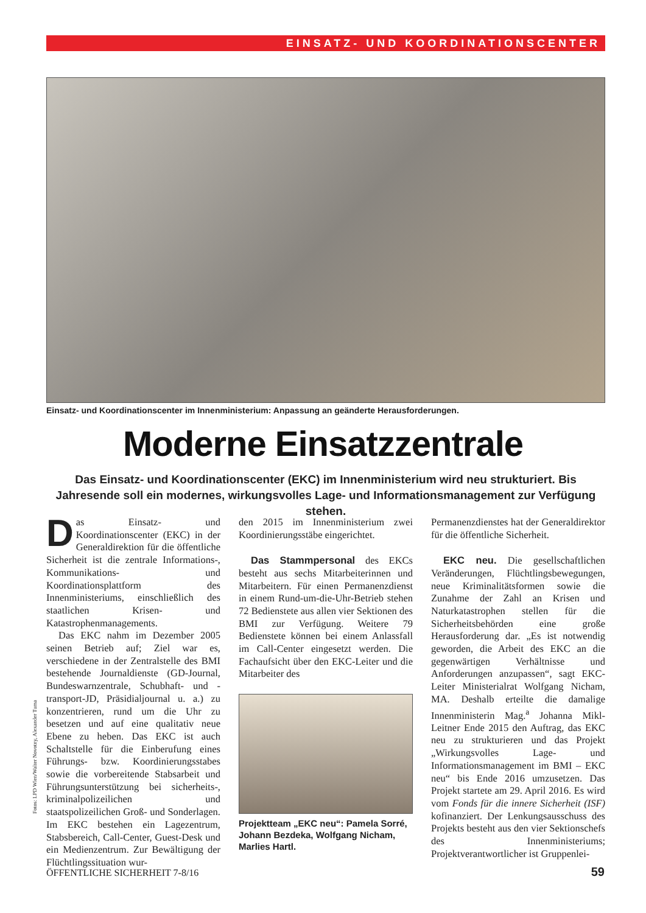EINSATZ- UND KOORDINATIONSCENTER
Einsatz- und Koordinationscenter im Innenministerium: Anpassung an geänderte Herausforderungen.
Moderne Einsatzzentrale
Das Einsatz- und Koordinationscenter (EKC) im Innenministerium wird neu strukturiert. Bis Jahresende soll ein modernes, wirkungsvolles Lage- und Informationsmanagement zur Verfügung stehen.
Fotos: LPD Wien/Walter Novotny, Alexander Tuma
Das Einsatz- und Koordinationscenter (EKC) in der Generaldirektion für die öffentliche Sicherheit ist die zentrale Informations-, Kommunikations- und Koordinationsplattform des Innenministeriums, einschließlich des staatlichen Krisen- und Katastrophenmanagements.
Das EKC nahm im Dezember 2005 seinen Betrieb auf; Ziel war es, verschiedene in der Zentralstelle des BMI bestehende Journaldienste (GD-Journal, Bundeswarnzentrale, Schubhaft- und -transport-JD, Präsidialjournal u. a.) zu konzentrieren, rund um die Uhr zu besetzen und auf eine qualitativ neue Ebene zu heben. Das EKC ist auch Schaltstelle für die Einberufung eines Führungs- bzw. Koordinierungsstabes sowie die vorbereitende Stabsarbeit und Führungsunterstützung bei sicherheits-, kriminalpolizeilichen und staatspolizeilichen Groß- und Sonderlagen. Im EKC bestehen ein Lagezentrum, Stabsbereich, Call-Center, Guest-Desk und ein Medienzentrum. Zur Bewältigung der Flüchtlingssituation wur-
den 2015 im Innenministerium zwei Koordinierungsstäbe eingerichtet.
Das Stammpersonal des EKCs besteht aus sechs Mitarbeiterinnen und Mitarbeitern. Für einen Permanenzdienst in einem Rund-um-die-Uhr-Betrieb stehen 72 Bedienstete aus allen vier Sektionen des BMI zur Verfügung. Weitere 79 Bedienstete können bei einem Anlassfall im Call-Center eingesetzt werden. Die Fachaufsicht über den EKC-Leiter und die Mitarbeiter des
Projektteam „EKC neu“: Pamela Sorré, Johann Bezdeka, Wolfgang Nicham, Marlies Hartl.
Permanenzdienstes hat der Generaldirektor für die öffentliche Sicherheit.
EKC neu. Die gesellschaftlichen Veränderungen, Flüchtlingsbewegungen, neue Kriminalitätsformen sowie die Zunahme der Zahl an Krisen und Naturkatastrophen stellen für die Sicherheitsbehörden eine große Herausforderung dar. „Es ist notwendig geworden, die Arbeit des EKC an die gegenwärtigen Verhältnisse und Anforderungen anzupassen“, sagt EKC-Leiter Ministerialrat Wolfgang Nicham, MA. Deshalb erteilte die damalige Innenministerin Mag.<sup>a</sup> Johanna Mikl-Leitner Ende 2015 den Auftrag, das EKC neu zu strukturieren und das Projekt „Wirkungsvolles Lage- und Informationsmanagement im BMI – EKC neu“ bis Ende 2016 umzusetzen. Das Projekt startete am 29. April 2016. Es wird vom Fonds für die innere Sicherheit (ISF) kofinanziert. Der Lenkungsausschuss des Projekts besteht aus den vier Sektionschefs des Innenministeriums; Projektverantwortlicher ist Gruppenlei-
ÖFFENTLICHE SICHERHEIT 7-8/16 59